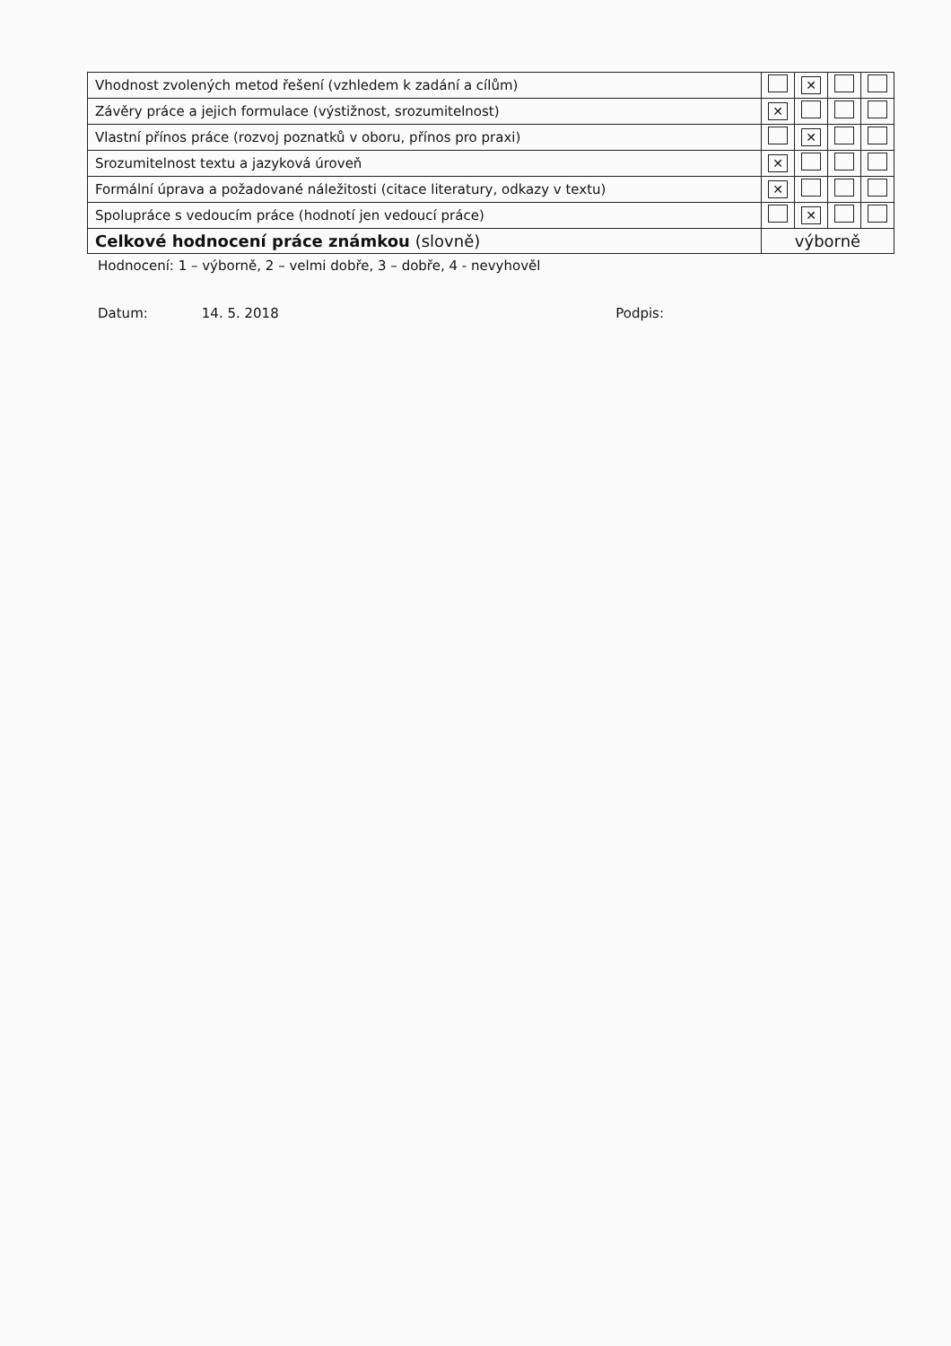| Vhodnost zvolených metod řešení (vzhledem k zadání a cílům) | | ✕ | | |
| Závěry práce a jejich formulace (výstižnost, srozumitelnost) | ✕ | | | |
| Vlastní přínos práce (rozvoj poznatků v oboru, přínos pro praxi) | | ✕ | | |
| Srozumitelnost textu a jazyková úroveň | ✕ | | | |
| Formální úprava a požadované náležitosti (citace literatury, odkazy v textu) | ✕ | | | |
| Spolupráce s vedoucím práce (hodnotí jen vedoucí práce) | | ✕ | | |
| Celkové hodnocení práce známkou (slovně) | výborně | | | |
Hodnocení: 1 – výborně, 2 – velmi dobře, 3 – dobře, 4 - nevyhověl
Datum: 14. 5. 2018 Podpis: